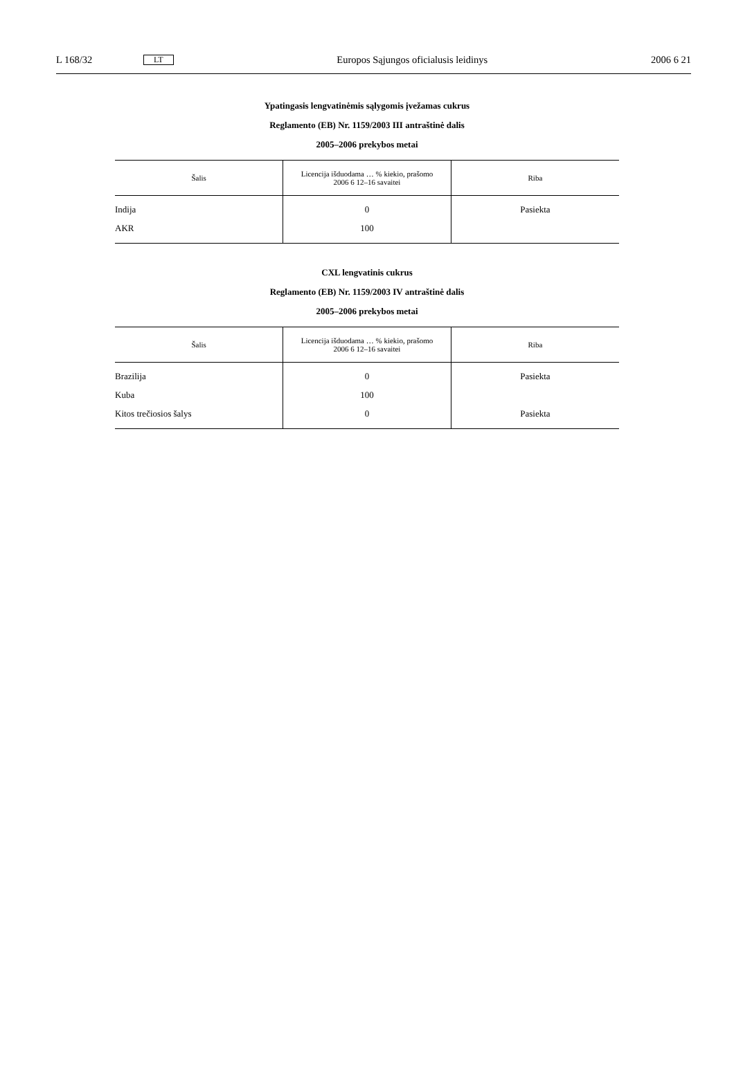L 168/32 LT Europos Sąjungos oficialusis leidinys 2006 6 21
Ypatingasis lengvatinėmis sąlygomis įvežamas cukrus
Reglamento (EB) Nr. 1159/2003 III antraštinė dalis
2005–2006 prekybos metai
| Šalis | Licencija išduodama … % kiekio, prašomo 2006 6 12–16 savaitei | Riba |
| --- | --- | --- |
| Indija | 0 | Pasiekta |
| AKR | 100 | |
CXL lengvatinis cukrus
Reglamento (EB) Nr. 1159/2003 IV antraštinė dalis
2005–2006 prekybos metai
| Šalis | Licencija išduodama … % kiekio, prašomo 2006 6 12–16 savaitei | Riba |
| --- | --- | --- |
| Brazilija | 0 | Pasiekta |
| Kuba | 100 | |
| Kitos trečiosios šalys | 0 | Pasiekta |